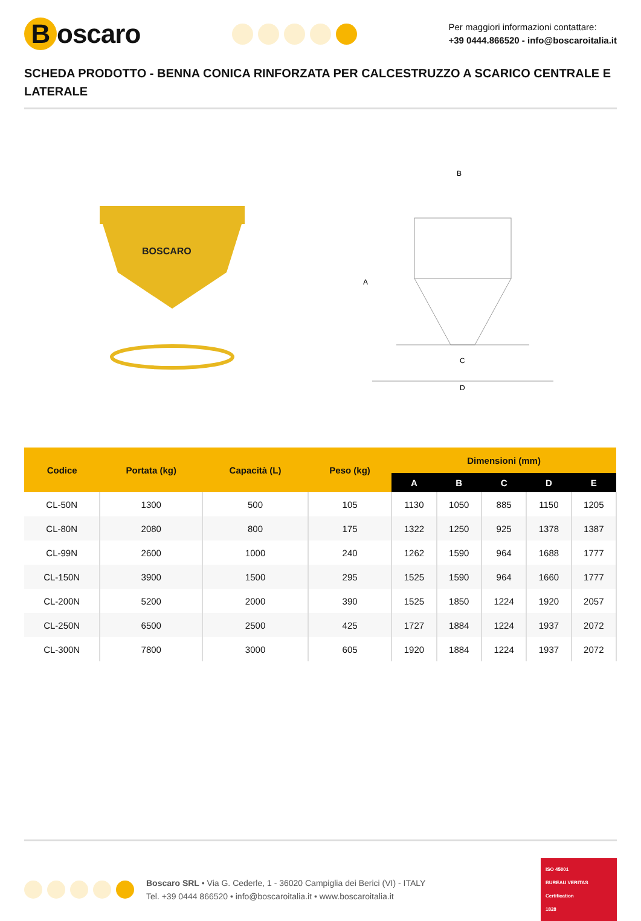Boscaro
Per maggiori informazioni contattare:
+39 0444.866520 - info@boscaroitalia.it
SCHEDA PRODOTTO - BENNA CONICA RINFORZATA PER CALCESTRUZZO A SCARICO CENTRALE E LATERALE
BOSCARO
B
A
C
D
| Codice | Portata (kg) | Capacità (L) | Peso (kg) | Dimensioni (mm) | | | | |
| --- | --- | --- | --- | --- | --- | --- | --- | --- |
| | | | | A | B | C | D | E |
| CL-50N | 1300 | 500 | 105 | 1130 | 1050 | 885 | 1150 | 1205 |
| CL-80N | 2080 | 800 | 175 | 1322 | 1250 | 925 | 1378 | 1387 |
| CL-99N | 2600 | 1000 | 240 | 1262 | 1590 | 964 | 1688 | 1777 |
| CL-150N | 3900 | 1500 | 295 | 1525 | 1590 | 964 | 1660 | 1777 |
| CL-200N | 5200 | 2000 | 390 | 1525 | 1850 | 1224 | 1920 | 2057 |
| CL-250N | 6500 | 2500 | 425 | 1727 | 1884 | 1224 | 1937 | 2072 |
| CL-300N | 7800 | 3000 | 605 | 1920 | 1884 | 1224 | 1937 | 2072 |
Boscaro SRL • Via G. Cederle, 1 - 36020 Campiglia dei Berici (VI) - ITALY
Tel. +39 0444 866520 • info@boscaroitalia.it • www.boscaroitalia.it
ISO 45001
BUREAU VERITAS
Certification
1828